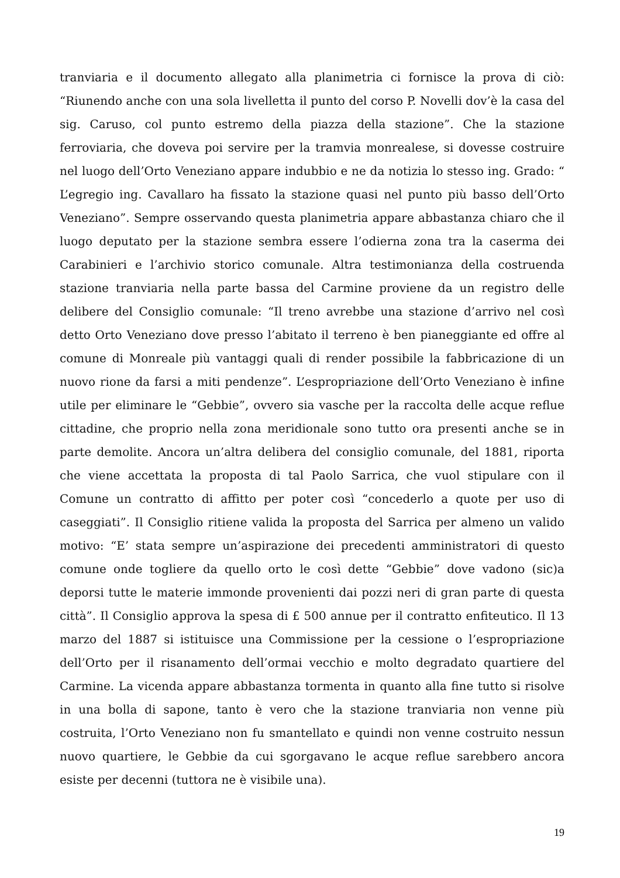tranviaria e il documento allegato alla planimetria ci fornisce la prova di ciò: “Riunendo anche con una sola livelletta il punto del corso P. Novelli dov’è la casa del sig. Caruso, col punto estremo della piazza della stazione”. Che la stazione ferroviaria, che doveva poi servire per la tramvia monrealese, si dovesse costruire nel luogo dell’Orto Veneziano appare indubbio e ne da notizia lo stesso ing. Grado: “ L’egregio ing. Cavallaro ha fissato la stazione quasi nel punto più basso dell’Orto Veneziano”. Sempre osservando questa planimetria appare abbastanza chiaro che il luogo deputato per la stazione sembra essere l’odierna zona tra la caserma dei Carabinieri e l’archivio storico comunale. Altra testimonianza della costruenda stazione tranviaria nella parte bassa del Carmine proviene da un registro delle delibere del Consiglio comunale: “Il treno avrebbe una stazione d’arrivo nel così detto Orto Veneziano dove presso l’abitato il terreno è ben pianeggiante ed offre al comune di Monreale più vantaggi quali di render possibile la fabbricazione di un nuovo rione da farsi a miti pendenze”. L’espropriazione dell’Orto Veneziano è infine utile per eliminare le “Gebbie”, ovvero sia vasche per la raccolta delle acque reflue cittadine, che proprio nella zona meridionale sono tutto ora presenti anche se in parte demolite. Ancora un’altra delibera del consiglio comunale, del 1881, riporta che viene accettata la proposta di tal Paolo Sarrica, che vuol stipulare con il Comune un contratto di affitto per poter così “concederlo a quote per uso di caseggiati”. Il Consiglio ritiene valida la proposta del Sarrica per almeno un valido motivo: “E’ stata sempre un’aspirazione dei precedenti amministratori di questo comune onde togliere da quello orto le così dette “Gebbie” dove vadono (sic)a deporsi tutte le materie immonde provenienti dai pozzi neri di gran parte di questa città”. Il Consiglio approva la spesa di £ 500 annue per il contratto enfiteutico. Il 13 marzo del 1887 si istituisce una Commissione per la cessione o l’espropriazione dell’Orto per il risanamento dell’ormai vecchio e molto degradato quartiere del Carmine. La vicenda appare abbastanza tormenta in quanto alla fine tutto si risolve in una bolla di sapone, tanto è vero che la stazione tranviaria non venne più costruita, l’Orto Veneziano non fu smantellato e quindi non venne costruito nessun nuovo quartiere, le Gebbie da cui sgorgavano le acque reflue sarebbero ancora esiste per decenni (tuttora ne è visibile una).
19